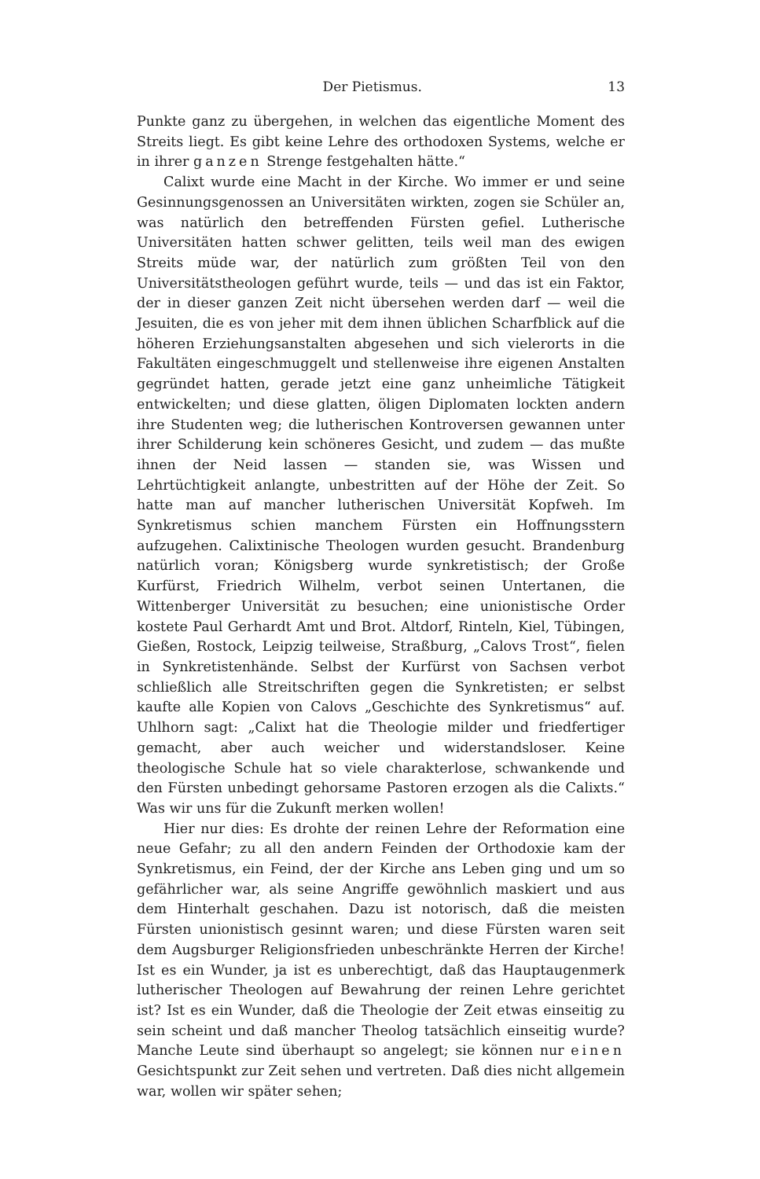Der Pietismus. 13
Punkte ganz zu übergehen, in welchen das eigentliche Moment des Streits liegt. Es gibt keine Lehre des orthodoxen Systems, welche er in ihrer ganzen Strenge festgehalten hätte.“
Calixt wurde eine Macht in der Kirche. Wo immer er und seine Gesinnungsgenossen an Universitäten wirkten, zogen sie Schüler an, was natürlich den betreffenden Fürsten gefiel. Lutherische Universitäten hatten schwer gelitten, teils weil man des ewigen Streits müde war, der natürlich zum größten Teil von den Universitätstheologen geführt wurde, teils — und das ist ein Faktor, der in dieser ganzen Zeit nicht übersehen werden darf — weil die Jesuiten, die es von jeher mit dem ihnen üblichen Scharfblick auf die höheren Erziehungsanstalten abgesehen und sich vielerorts in die Fakultäten eingeschmuggelt und stellenweise ihre eigenen Anstalten gegründet hatten, gerade jetzt eine ganz unheimliche Tätigkeit entwickelten; und diese glatten, öligen Diplomaten lockten andern ihre Studenten weg; die lutherischen Kontroversen gewannen unter ihrer Schilderung kein schöneres Gesicht, und zudem — das mußte ihnen der Neid lassen — standen sie, was Wissen und Lehrtüchtigkeit anlangte, unbestritten auf der Höhe der Zeit. So hatte man auf mancher lutherischen Universität Kopfweh. Im Synkretismus schien manchem Fürsten ein Hoffnungsstern aufzugehen. Calixtinische Theologen wurden gesucht. Brandenburg natürlich voran; Königsberg wurde synkretistisch; der Große Kurfürst, Friedrich Wilhelm, verbot seinen Untertanen, die Wittenberger Universität zu besuchen; eine unionistische Order kostete Paul Gerhardt Amt und Brot. Altdorf, Rinteln, Kiel, Tübingen, Gießen, Rostock, Leipzig teilweise, Straßburg, „Calovs Trost“, fielen in Synkretistenhände. Selbst der Kurfürst von Sachsen verbot schließlich alle Streitschriften gegen die Synkretisten; er selbst kaufte alle Kopien von Calovs „Geschichte des Synkretismus“ auf. Uhlhorn sagt: „Calixt hat die Theologie milder und friedfertiger gemacht, aber auch weicher und widerstandsloser. Keine theologische Schule hat so viele charakterlose, schwankende und den Fürsten unbedingt gehorsame Pastoren erzogen als die Calixts.“ Was wir uns für die Zukunft merken wollen!
Hier nur dies: Es drohte der reinen Lehre der Reformation eine neue Gefahr; zu all den andern Feinden der Orthodoxie kam der Synkretismus, ein Feind, der der Kirche ans Leben ging und um so gefährlicher war, als seine Angriffe gewöhnlich maskiert und aus dem Hinterhalt geschahen. Dazu ist notorisch, daß die meisten Fürsten unionistisch gesinnt waren; und diese Fürsten waren seit dem Augsburger Religionsfrieden unbeschränkte Herren der Kirche! Ist es ein Wunder, ja ist es unberechtigt, daß das Hauptaugenmerk lutherischer Theologen auf Bewahrung der reinen Lehre gerichtet ist? Ist es ein Wunder, daß die Theologie der Zeit etwas einseitig zu sein scheint und daß mancher Theolog tatsächlich einseitig wurde? Manche Leute sind überhaupt so angelegt; sie können nur einen Gesichtspunkt zur Zeit sehen und vertreten. Daß dies nicht allgemein war, wollen wir später sehen;